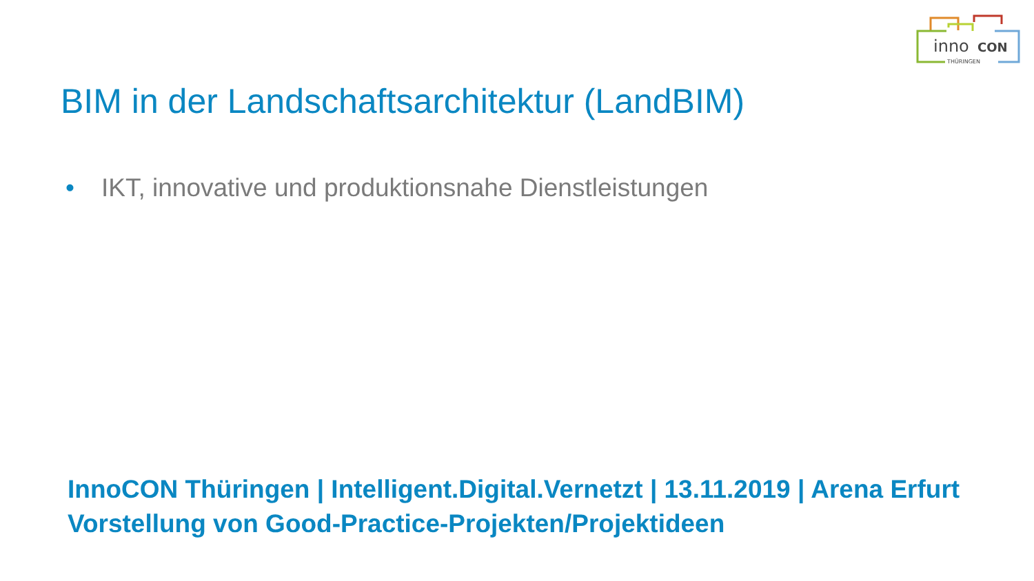inno
CON
THÜRINGEN
BIM in der Landschaftsarchitektur (LandBIM)
• IKT, innovative und produktionsnahe Dienstleistungen
InnoCON Thüringen | Intelligent.Digital.Vernetzt | 13.11.2019 | Arena Erfurt
Vorstellung von Good-Practice-Projekten/Projektideen